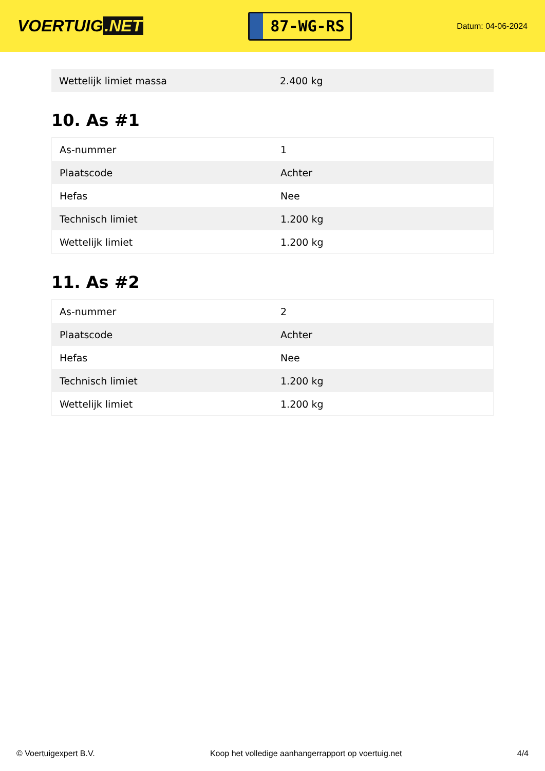VOERTUIG.NET
87-WG-RS
Datum: 04-06-2024
| Wettelijk limiet massa | 2.400 kg |
10. As #1
| As-nummer | 1 |
| Plaatscode | Achter |
| Hefas | Nee |
| Technisch limiet | 1.200 kg |
| Wettelijk limiet | 1.200 kg |
11. As #2
| As-nummer | 2 |
| Plaatscode | Achter |
| Hefas | Nee |
| Technisch limiet | 1.200 kg |
| Wettelijk limiet | 1.200 kg |
© Voertuigexpert B.V. Koop het volledige aanhangerrapport op voertuig.net 4/4